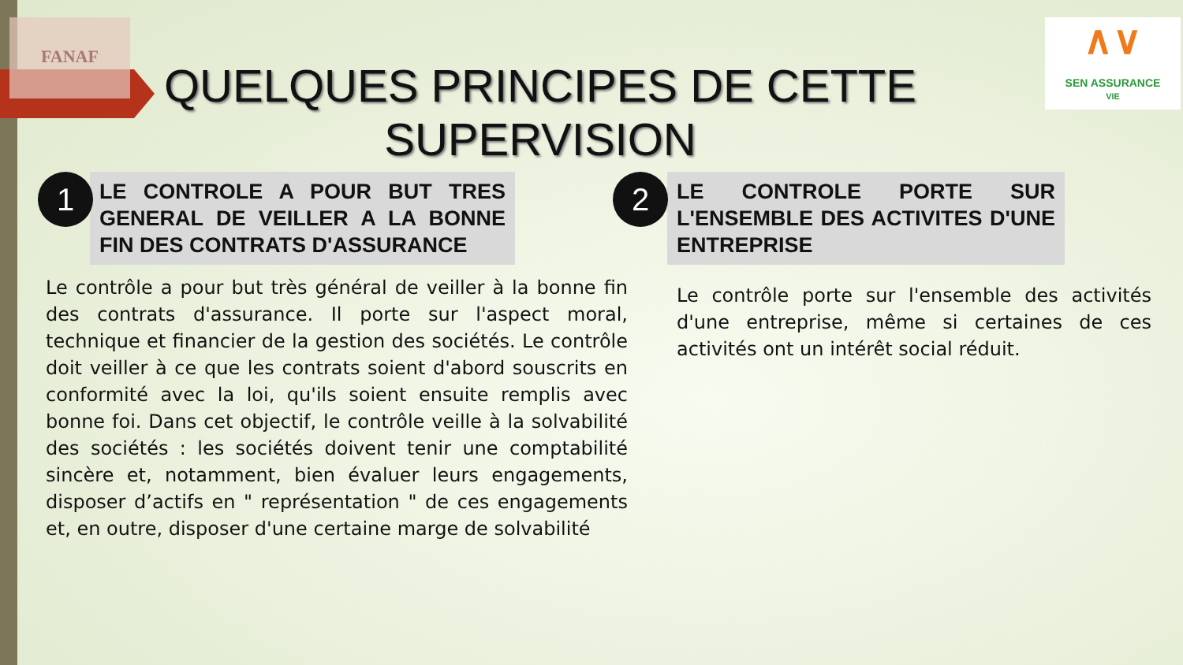FANAF
∧∨
SEN ASSURANCE
VIE
QUELQUES PRINCIPES DE CETTE SUPERVISION
1
LE CONTROLE A POUR BUT TRES GENERAL DE VEILLER A LA BONNE FIN DES CONTRATS D'ASSURANCE
Le contrôle a pour but très général de veiller à la bonne fin des contrats d'assurance. Il porte sur l'aspect moral, technique et financier de la gestion des sociétés. Le contrôle doit veiller à ce que les contrats soient d'abord souscrits en conformité avec la loi, qu'ils soient ensuite remplis avec bonne foi. Dans cet objectif, le contrôle veille à la solvabilité des sociétés : les sociétés doivent tenir une comptabilité sincère et, notamment, bien évaluer leurs engagements, disposer d’actifs en " représentation " de ces engagements et, en outre, disposer d'une certaine marge de solvabilité
2
LE CONTROLE PORTE SUR L'ENSEMBLE DES ACTIVITES D'UNE ENTREPRISE
Le contrôle porte sur l'ensemble des activités d'une entreprise, même si certaines de ces activités ont un intérêt social réduit.